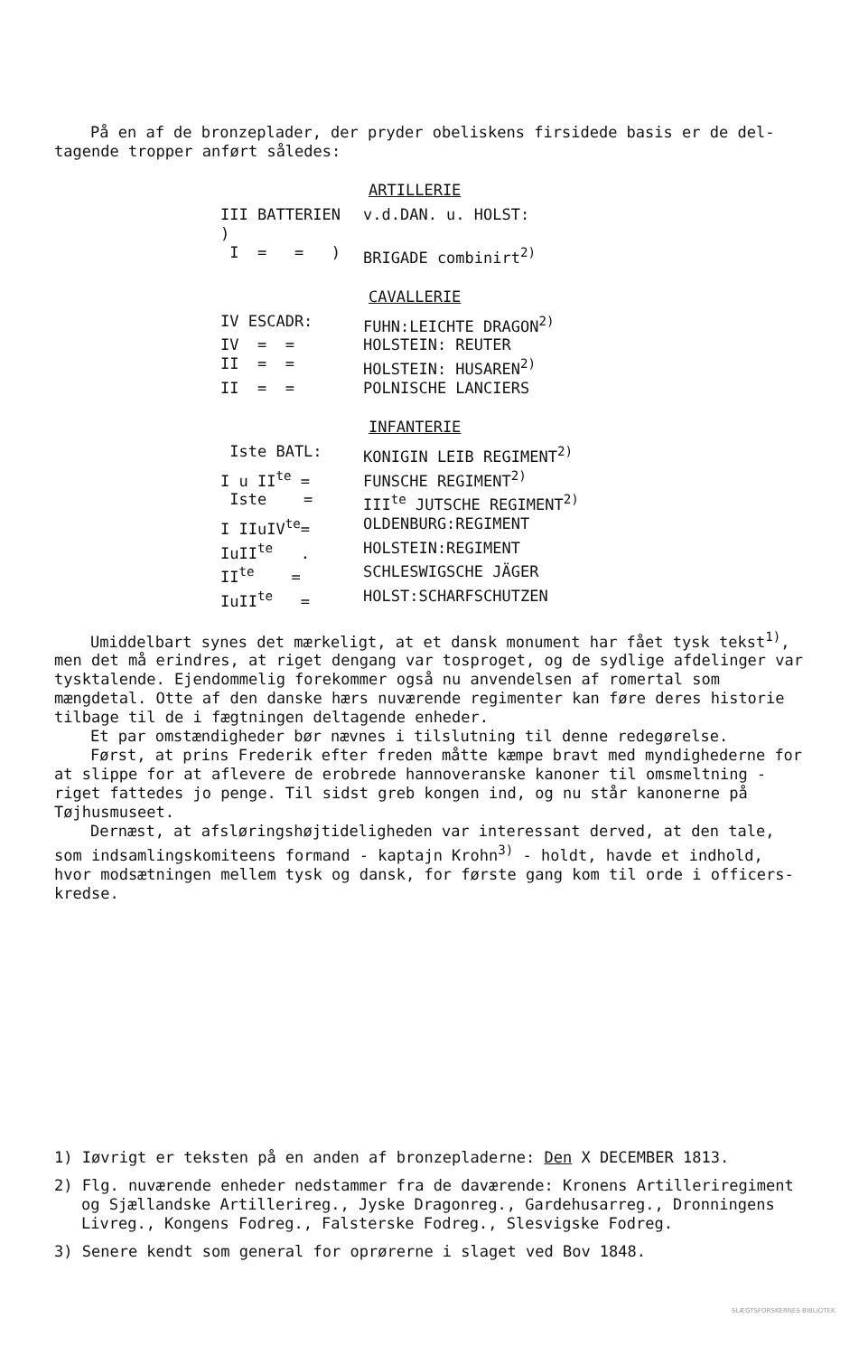På en af de bronzeplader, der pryder obeliskens firsidede basis er de del-
tagende tropper anført således:
ARTILLERIE
| III BATTERIEN ) | v.d.DAN. u. HOLST: |
| I = = ) | BRIGADE combinirt<sup>2)</sup> |
CAVALLERIE
| IV ESCADR: | FUHN:LEICHTE DRAGON<sup>2)</sup> |
| IV = = | HOLSTEIN: REUTER |
| II = = | HOLSTEIN: HUSAREN<sup>2)</sup> |
| II = = | POLNISCHE LANCIERS |
INFANTERIE
| Iste BATL: | KONIGIN LEIB REGIMENT<sup>2)</sup> |
| I u II<sup>te</sup> = | FUNSCHE REGIMENT<sup>2)</sup> |
| Iste = | III<sup>te</sup> JUTSCHE REGIMENT<sup>2)</sup> |
| I IIuIV<sup>te</sup>= | OLDENBURG:REGIMENT |
| IuII<sup>te</sup> . | HOLSTEIN:REGIMENT |
| II<sup>te</sup> = | SCHLESWIGSCHE JÄGER |
| IuII<sup>te</sup> = | HOLST:SCHARFSCHUTZEN |
Umiddelbart synes det mærkeligt, at et dansk monument har fået tysk tekst<sup>1)</sup>, men det må erindres, at riget dengang var tosproget, og de sydlige afdelinger var tysktalende. Ejendommelig forekommer også nu anvendelsen af romertal som mængdetal. Otte af den danske hærs nuværende regimenter kan føre deres historie tilbage til de i fægtningen deltagende enheder.
Et par omstændigheder bør nævnes i tilslutning til denne redegørelse.
Først, at prins Frederik efter freden måtte kæmpe bravt med myndighederne for at slippe for at aflevere de erobrede hannoveranske kanoner til omsmeltning - riget fattedes jo penge. Til sidst greb kongen ind, og nu står kanonerne på Tøjhusmuseet.
Dernæst, at afsløringshøjtideligheden var interessant derved, at den tale, som indsamlingskomiteens formand - kaptajn Krohn<sup>3)</sup> - holdt, havde et indhold, hvor modsætningen mellem tysk og dansk, for første gang kom til orde i officers-kredse.
1) Iøvrigt er teksten på en anden af bronzepladerne: Den X DECEMBER 1813.
2) Flg. nuværende enheder nedstammer fra de daværende: Kronens Artilleriregiment og Sjællandske Artillerireg., Jyske Dragonreg., Gardehusarreg., Dronningens Livreg., Kongens Fodreg., Falsterske Fodreg., Slesvigske Fodreg.
3) Senere kendt som general for oprørerne i slaget ved Bov 1848.
SLÆGTSFORSKERNES BIBLIOTEK